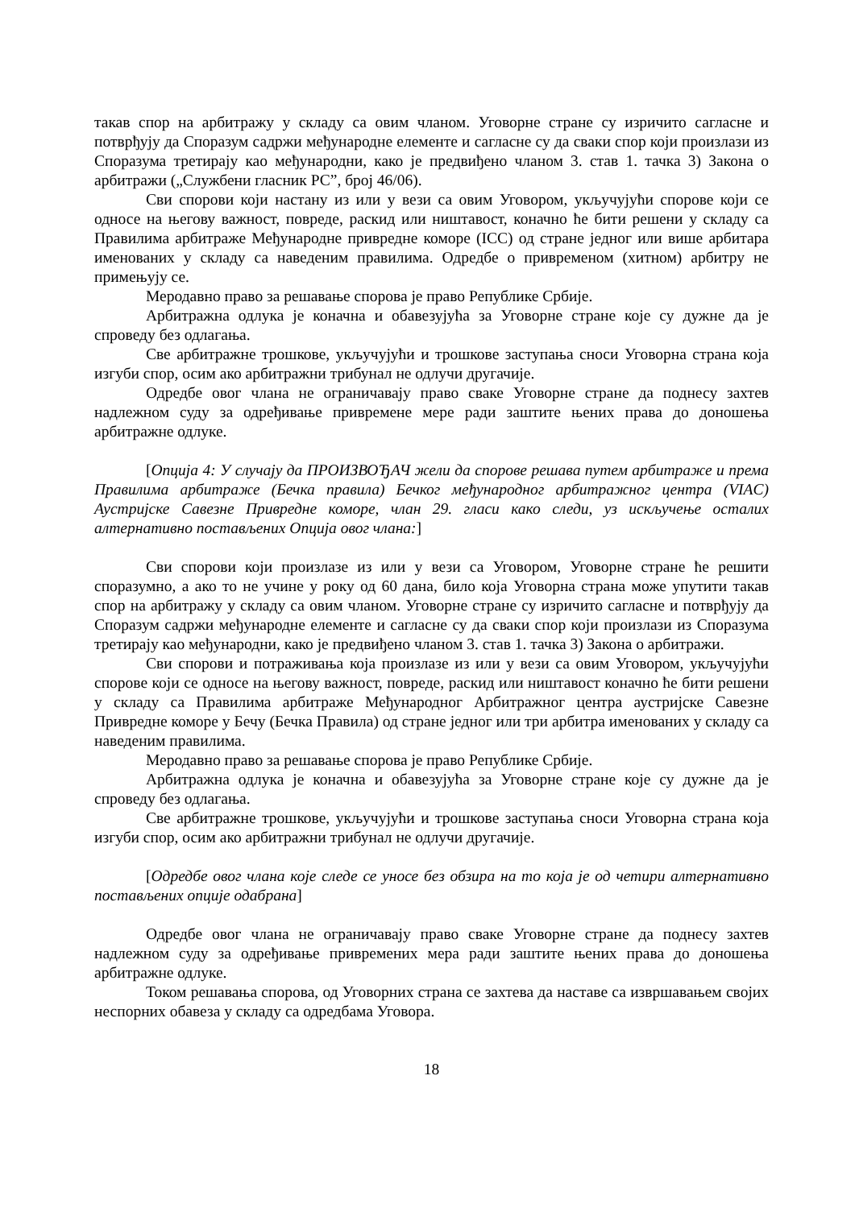такав спор на арбитражу у складу са овим чланом. Уговорне стране су изричито сагласне и потврђују да Споразум садржи међународне елементе и сагласне су да сваки спор који произлази из Споразума третирају као међународни, како је предвиђено чланом 3. став 1. тачка 3) Закона о арбитражи („Службени гласник РС”, број 46/06).
Сви спорови који настану из или у вези са овим Уговором, укључујући спорове који се односе на његову важност, повреде, раскид или ништавост, коначно ће бити решени у складу са Правилима арбитраже Међународне привредне коморе (ICC) од стране једног или више арбитара именованих у складу са наведеним правилима. Одредбе о привременом (хитном) арбитру не примењују се.
Меродавно право за решавање спорова је право Републике Србије.
Арбитражна одлука је коначна и обавезујућа за Уговорне стране које су дужне да је спроведу без одлагања.
Све арбитражне трошкове, укључујући и трошкове заступања сноси Уговорна страна која изгуби спор, осим ако арбитражни трибунал не одлучи другачије.
Одредбе овог члана не ограничавају право сваке Уговорне стране да поднесу захтев надлежном суду за одређивање привремене мере ради заштите њених права до доношења арбитражне одлуке.
[Опција 4: У случају да ПРОИЗВОЂАЧ жели да спорове решава путем арбитраже и према Правилима арбитраже (Бечка правила) Бечког међународног арбитражног центра (VIAC) Аустријске Савезне Привредне коморе, члан 29. гласи како следи, уз искључење осталих алтернативно постављених Опција овог члана:]
Сви спорови који произлазе из или у вези са Уговором, Уговорне стране ће решити споразумно, а ако то не учине у року од 60 дана, било која Уговорна страна може упутити такав спор на арбитражу у складу са овим чланом. Уговорне стране су изричито сагласне и потврђују да Споразум садржи међународне елементе и сагласне су да сваки спор који произлази из Споразума третирају као међународни, како је предвиђено чланом 3. став 1. тачка 3) Закона о арбитражи.
Сви спорови и потраживања која произлазе из или у вези са овим Уговором, укључујући спорове који се односе на његову важност, повреде, раскид или ништавост коначно ће бити решени у складу са Правилима арбитраже Међународног Арбитражног центра аустријске Савезне Привредне коморе у Бечу (Бечка Правила) од стране једног или три арбитра именованих у складу са наведеним правилима.
Меродавно право за решавање спорова је право Републике Србије.
Арбитражна одлука је коначна и обавезујућа за Уговорне стране које су дужне да је спроведу без одлагања.
Све арбитражне трошкове, укључујући и трошкове заступања сноси Уговорна страна која изгуби спор, осим ако арбитражни трибунал не одлучи другачије.
[Одредбе овог члана које следе се уносе без обзира на то која је од четири алтернативно постављених опције одабрана]
Одредбе овог члана не ограничавају право сваке Уговорне стране да поднесу захтев надлежном суду за одређивање привремених мера ради заштите њених права до доношења арбитражне одлуке.
Током решавања спорова, од Уговорних страна се захтева да наставе са извршавањем својих неспорних обавеза у складу са одредбама Уговора.
18